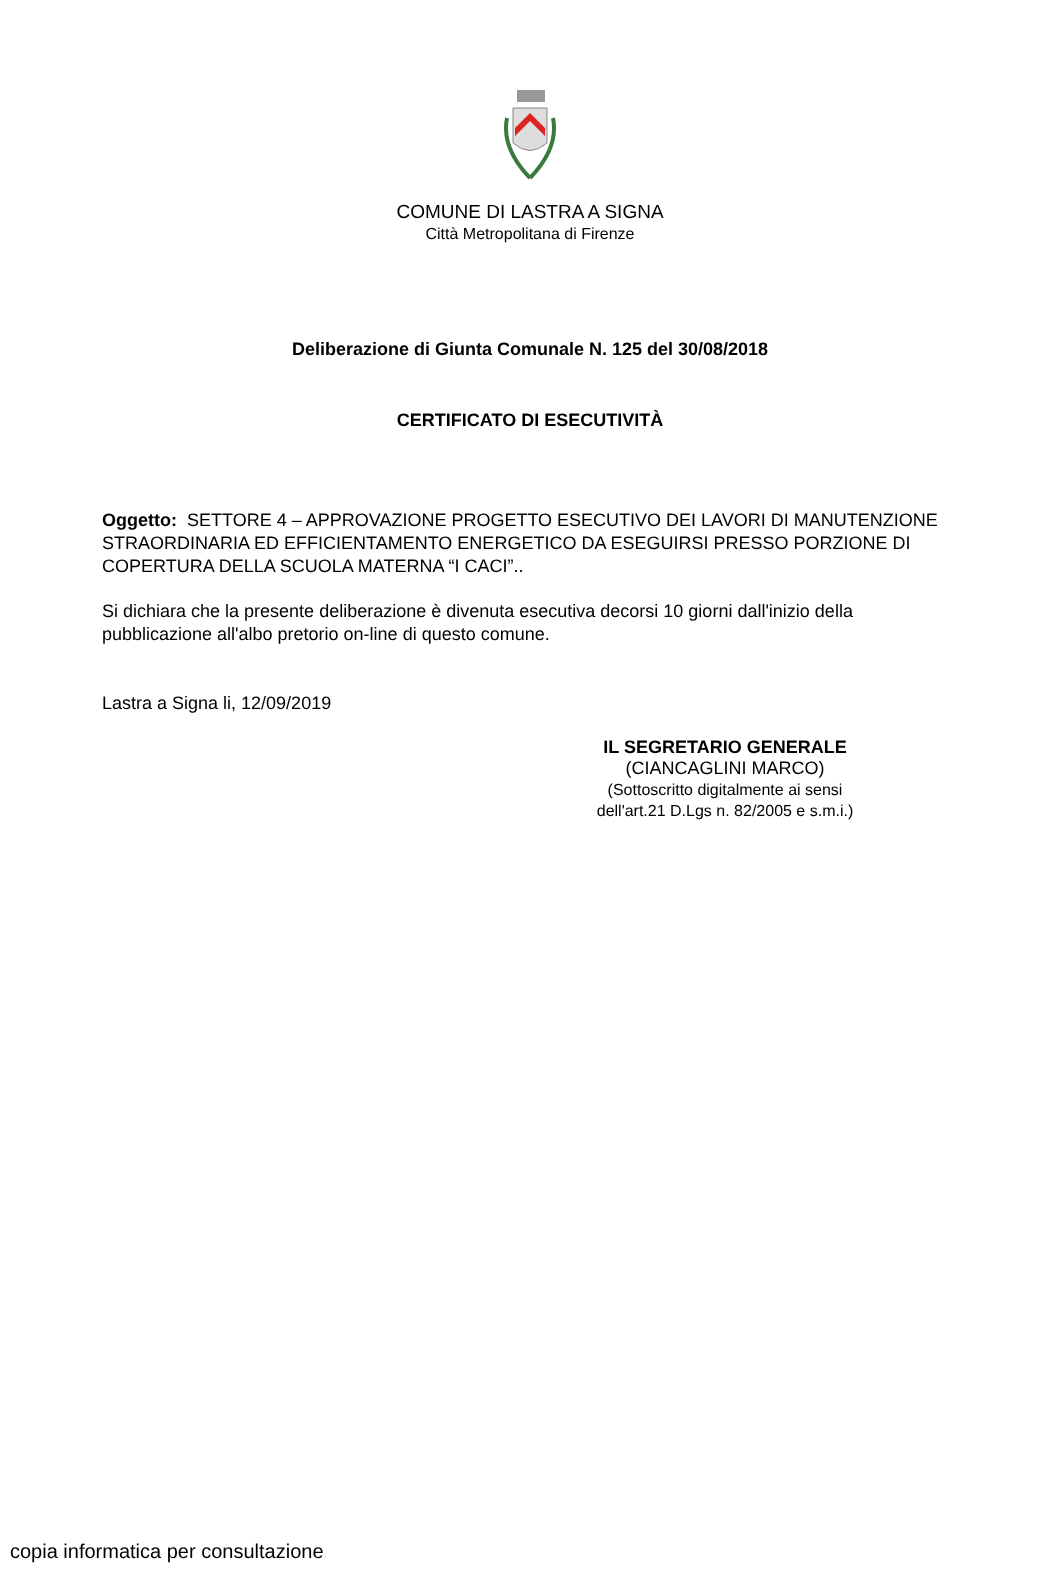COMUNE DI LASTRA A SIGNA
Città Metropolitana di Firenze
Deliberazione di Giunta Comunale N. 125 del 30/08/2018
CERTIFICATO DI ESECUTIVITÀ
Oggetto: SETTORE 4 – APPROVAZIONE PROGETTO ESECUTIVO DEI LAVORI DI MANUTENZIONE STRAORDINARIA ED EFFICIENTAMENTO ENERGETICO DA ESEGUIRSI PRESSO PORZIONE DI COPERTURA DELLA SCUOLA MATERNA “I CACI”..
Si dichiara che la presente deliberazione è divenuta esecutiva decorsi 10 giorni dall'inizio della pubblicazione all'albo pretorio on-line di questo comune.
Lastra a Signa li, 12/09/2019
IL SEGRETARIO GENERALE
(CIANCAGLINI MARCO)
(Sottoscritto digitalmente ai sensi
dell'art.21 D.Lgs n. 82/2005 e s.m.i.)
copia informatica per consultazione